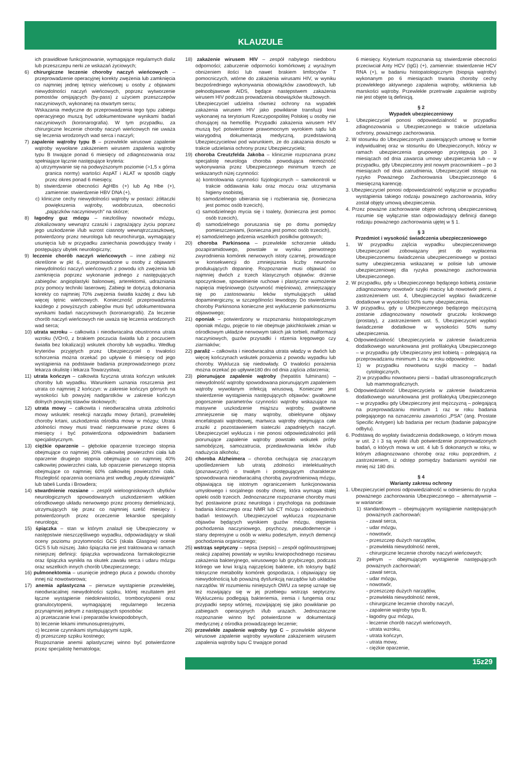KLAUZULE
ich prawidłowe funkcjonowanie, wymagające regularnych dializ lub przeszczepu nerki ze wskazań życiowych;
6) chirurgiczne leczenie choroby naczyń wieńcowych – przeprowadzenie operacyjnej korekty zwężenia lub zamknięcia co najmniej jednej tętnicy wieńcowej u osoby z objawami niewydolności naczyń wieńcowych, poprzez wytworzenie pomostów omijających (by-pass) z użyciem przeszczepów naczyniowych, wykonanej na otwartym sercu;
Wskazania medyczne do przeprowadzenia tego typu zabiegu operacyjnego muszą być udokumentowane wynikami badań naczyniowych (koronarografia). W tym przypadku, za chirurgiczne leczenie choroby naczyń wieńcowych nie uważa się leczenia wrodzonych wad serca i naczyń;
7) zapalenie wątroby typu B – przewlekle wirusowe zapalenie wątroby wywołane zakażeniem wirusem zapalenia wątroby typu B trwające ponad 6 miesięcy od zdiagnozowania oraz spełniające łącznie następujące kryteria:
a) utrzymywanie się na podwyższonym poziomie (>1,5 x górna granica normy) wartości AspAT i ALAT w sposób ciągły przez okres ponad 6 miesięcy,
b) stwierdzenie obecności AgHBs (+) lub Ag Hbe (+), zamiennie: stwierdzenie HBV DNA (+),
c) kliniczne cechy niewydolności wątroby w postaci: żółtaczki powiększenia wątroby, wodobrzusza, obecności „pajączków naczyniowych" na skórze;
8) łagodny guz mózgu – niezłośliwy nowotwór mózgu, zlokalizowany wewnątrz czaszki i zagrażający życiu poprzez jego uszkodzenie i/lub wzrost ciasnoty wewnątrzczaszkowej, potwierdzony przez neurologa lub neurochirurga, wymagający usunięcia lub w przypadku zaniechania powodujący trwały i postępujący ubytek neurologiczny;
9) leczenie chorób naczyń wieńcowych – inne zabiegi niż określone w pkt 6., przeprowadzone u osoby z objawami niewydolności naczyń wieńcowych z powodu ich zwężenia lub zamknięcia poprzez wykonanie jednego z następujących zabiegów: angioplastyki balonowej, arterektomii, udrażniania przy pomocy techniki laserowej. Zabiegi te dotyczą dokonania korekty co najmniej 70% zwężenia światła każdej z dwu lub więcej tętnic wieńcowych. Konieczność przeprowadzenia każdego z powyższych zabiegów musi być udokumentowana wynikami badań naczyniowych (koronarografii). Za leczenie chorób naczyń wieńcowych nie uważa się leczenia wrodzonych wad serca;
10) utrata wzroku – całkowita i nieodwracalna obustronna utrata wzroku (VO=0, z brakiem poczucia światła lub z poczuciem światła bez lokalizacji) wskutek choroby lub wypadku. Według kryteriów przyjętych przez Ubezpieczyciel o trwałości schorzenia można orzekać po upływie 6 miesięcy od jego wystąpienia na podstawie badania przeprowadzonego przez lekarza okulistę i lekarza Towarzystwa;
11) utrata kończyn – całkowita fizyczna utrata kończyn wskutek choroby lub wypadku. Warunkiem uznania roszczenia jest utrata co najmniej 2 kończyn: w zakresie kończyn górnych na wysokości lub powyżej nadgarstków w zakresie kończyn dolnych powyżej stawów skokowych;
12) utrata mowy – całkowita i nieodwracalna utrata zdolności mowy wskutek: resekcji narządu mowy (krtani), przewlekłej choroby krtani, uszkodzenia ośrodka mowy w mózgu; Utrata zdolności mowy musi trwać nieprzerwanie przez okres 6 miesięcy i być potwierdzona odpowiednim badaniem specjalistycznym.
13) ciężkie oparzenie – głębokie oparzenie trzeciego stopnia obejmujące co najmniej 20% całkowitej powierzchni ciała lub oparzenie drugiego stopnia obejmujące co najmniej 40% całkowitej powierzchni ciała, lub oparzenie pierwszego stopnia obejmujące co najmniej 60% całkowitej powierzchni ciała. Rozległość oparzenia oceniana jest według „reguły dziewiątek" lub tabeli Lunda i Browdera;
14) stwardnienie rozsiane – zespół wieloogniskowych ubytków neurologicznych spowodowanych uszkodzeniem włókien ośrodkowego układu nerwowego przez procesy demielinizacji, utrzymujących się przez co najmniej sześć miesięcy i potwierdzonych przez orzeczenie lekarskie specjalisty neurologa;
15) śpiączka – stan w którym znalazł się Ubezpieczony w następstwie nieszczęśliwego wypadku, odpowiadający w skali oceny poziomu przytomności GCS (skala Glasgow) ocenie GCS 5 lub niższej. Jako śpiączka nie jest traktowana w ramach niniejszej definicji: śpiączka wprowadzona farmakologicznie oraz śpiączka wynikła na skutek zawału serca i udaru mózgu oraz wszelkich innych chorób Ubezpieczonego;
16) pulmonektomia – usunięcie jednego płuca z powodu choroby innej niż nowotworowa;
17) anemia aplastyczna – pierwsze wystąpienie przewlekłej, nieodwracalnej niewydolności szpiku, której rezultatem jest łączne wystąpienie niedokrwistości, trombocytopenii oraz granulocytopenii, wymagającej regularnego leczenia przynajmniej jednym z następujących sposobów:
a) przetaczanie krwi i preparatów krwiopodobnych,
b) leczenie lekami immunosupresyjnymi,
c) leczenie czynnikami stymulującymi szpik,
d) przeszczep szpiku kostnego;
Rozpoznanie anemii aplastycznej winno być potwierdzone przez specjalistę hematologa;
18) zakażenie wirusem HIV – zespół nabytego niedoboru odporności; zaburzenie odporności komórkowej z wyraźnym obniżeniem ilości lub nawet brakiem limfocytów T pomocniczych, wtórne do zakażenia wirusami HIV, w wyniku bezpośredniego wykonywania obowiązków zawodowych, lub pełnoobjawowe AIDS, będące następstwem zakażenia wirusem HIV podczas prowadzenia obowiązków służbowych.
Ubezpieczyciel udzielna również ochrony na wypadek zakażenia wirusem HIV jako powikłanie transfuzji krwi wykonanej na terytorium Rzeczypospolitej Polskiej u osoby nie chorującej na hemofilię. Przypadki zakażenia wirusem HIV muszą być potwierdzone prawomocnym wyrokiem sądu lub wiarygodną dokumentacją medyczną, przedstawioną Ubezpieczycielowi pod warunkiem, że do zakażania doszło w trakcie udzielania ochrony przez Ubezpieczyciela;
19) choroba Creutzfelda Jakoba – klinicznie rozpoznana przez specjalistę neurologa choroba powodująca niemożność wykonywania przez Ubezpieczonego minimum trzech ze wskazanych niżej czynności:
a) kontrolowania czynności fizjologicznych – samokontroli w trakcie oddawania kału oraz moczu oraz utrzymania higieny osobistej,
b) samodzielnego ubierania się i rozbierania się, (konieczna jest pomoc osób trzecich),
c) samodzielnego mycia się i toalety, (konieczna jest pomoc osób trzecich),
d) samodzielnego poruszania się po domu pomiędzy pomieszczeniami, (konieczna jest pomoc osób trzecich),
e) samodzielnego jedzenia wszelkich posiłków gotowych;
20) choroba Parkinsona – przewlekłe schorzenie układu pozapiramidowego, powstałe w wyniku pierwotnego zwyrodnienia komórek nerwowych istoty czarnej, prowadzące w konsekwencji do zmniejszenia liczby neuronów produkujących dopaninę. Rozpoznanie musi objawiać co najmniej dwóch z trzech klasycznych objawów: drżenie spoczynkowe, spowolnienie ruchowe i plastyczne wzmożenie napięcia mięśniowego (sztywność mięśniowa), zmniejszający się po zastosowaniu leków stymulujących układ dopaminergiczny, w szczególności lewodopy. Do stwierdzenia choroby Parkinsona konieczne jest wykluczenie parkinsonizmu objawowego;
21) oponiak – potwierdzony w rozpoznaniu histopatologicznym oponiak mózgu, pojęcie to nie obejmuje jakichkolwiek zmian w ośrodkowym układzie nerwowym takich jak torbieli, malformacji naczyniowych, guzów przysadki i rdzenia kręgowego czy ziarniaków;
22) paraliż – całkowita i nieodwracalna utrata władzy w dwóch lub więcej kończynach wskutek porażenia z powodu wypadku lub choroby. Wyklucza się niedowłady. O trwałości porażenia można orzekać po upływie180 dni od dnia zajścia zdarzenia;
23) piorunujące zapalenie wątroby (hepatitis fulminans) – niewydolność wątroby spowodowana piorunującym zapaleniem wątroby wywołanym infekcją wirusową. Konieczne jest stwierdzenie wystąpienia następujących objawów: gwałtowne pogorszenie parametrów czynności wątroby wskazujące na masywne uszkodzenie miąższu wątroby, gwałtowne zmniejszenie się masy wątroby, obiektywne objawy encefalopatii wątrobowej, martwica wątroby obejmująca całe zraziki z pozostawieniem siateczki zapadniętych naczyń. Ubezpieczyciel wyklucza i nie ponosi odpowiedzialności jeśli piorunujące zapalenie wątroby powstało wskutek próby samobójczej, samozatrucia, przedawkowania leków i/lub nadużycia alkoholu;
24) choroba Alzheimera – choroba cechująca się znaczącym upośledzeniem lub utratą zdolności intelektualnych (poznawczych) o trwałym i postępującym charakterze spowodowana nieodwracalną chorobą zwyrodnieniową mózgu, objawiająca się istotnym ograniczeniem funkcjonowania umysłowego i socjalnego osoby chorej, która wymaga stałej opieki osób trzecich. Jednoznaczne rozpoznanie choroby musi być postawione przez neurologa i psychologa na podstawie badania klinicznego oraz NMR lub CT mózgu i odpowiednich badań testowych. Ubezpieczyciel wyklucza rozpoznanie objawów będących wynikiem guzów mózgu, otępienia pochodzenia naczyniowego, psychozy, pseudodemencje i stany depresyjne u osób w wieku podeszłym, innych demencji pochodzenia organicznego;
25) wstrząs septyczny – sepsa (sepsis) – zespół ogólnoustrojowej reakcji zapalnej powstały w wyniku krwiopochodnego rozsiewu zakażenia bakteryjnego, wirusowego lub grzybiczego, podczas którego we krwi krążą najczęściej bakterie, ich toksyny bądź toksyczne metabolity komórek gospodarza, i objawiający się niewydolnością lub poważną dysfunkcją narządów lub układów narządów. W rozumieniu niniejszych OWU za sepsę uznaje się też rozwijający się w jej przebiegu wstrząs septyczny. Wykluczeniu podlegają bakteriemia, iremia i fungemia oraz przypadki sepsy wtórnej, rozwijającej się jako powikłanie po zabiegach operacyjnych i/lub urazach. Jednoznaczne rozpoznanie winno być potwierdzone w dokumentacji medycznej z ośrodka prowadzącego leczenie;
26) przewlekłe zapalenie wątroby typ C – przewlekłe aktywne wirusowe zapalenie wątroby wywołane zakażeniem wirusem zapalenia wątroby tupu C trwające ponad
6 miesięcy. Kryterium rozpoznania są: stwierdzenie obecności przeciwciał Anty HCV (IgG) (+), zamiennie: stwierdzenie HCV RNA (+), w badaniu histopatologicznym (biopsja wątroby) wykonanym po 6 miesiącach trwania choroby cechy przewlekłego aktywnego zapalenia wątroby, włóknienia lub marskości wątroby. Przewlekłe przetrwałe zapalenie wątroby nie jest objęte tą definicją.
§ 2
Wypadek ubezpieczeniowy
1. Ubezpieczyciel ponosi odpowiedzialność w przypadku zdiagnozowania u Ubezpieczonego w trakcie udzielania ochrony, poważnego zachorowania.
2. W stosunku do Ubezpieczonych zawierających umowę w formie indywidualnej oraz w stosunku do Ubezpieczonych, którzy w ramach ubezpieczenia grupowego przystępują po 3 miesiącach od dnia zawarcia umowy ubezpieczenia lub – w przypadku, gdy Ubezpieczony jest nowym pracownikiem – po 3 miesiącach od dnia zatrudnienia, Ubezpieczyciel stosuje na ryzyko Poważnego Zachorowania Ubezpieczonego 6 miesięczną karencję.
3. Ubezpieczyciel ponosi odpowiedzialność wyłącznie w przypadku wystąpienia takiego rodzaju poważnego zachorowania, który został objęty umową ubezpieczenia.
4. Przez poważne zachorowanie objęte ochroną ubezpieczeniową rozumie się wyłącznie stan odpowiadający definicji danego rodzaju poważnego zachorowania ujętej w § 1.
§ 3
Przedmiot i wysokość świadczenia ubezpieczeniowego
1. W przypadku zajścia wypadku ubezpieczeniowego Ubezpieczyciel zobowiązany jest do wypłacenia Ubezpieczonemu świadczenia ubezpieczeniowego w postaci sumy ubezpieczenia wskazanej w polisie lub umowie ubezpieczeniowej dla ryzyka poważnego zachorowania Ubezpieczonego.
2. W przypadku, gdy u Ubezpieczonego będącego kobietą zostanie zdiagnozowany nowotwór szyjki macicy lub nowotwór piersi, z zastrzeżeniem ust. 4, Ubezpieczyciel wypłaci świadczenie dodatkowe w wysokości 50% sumy ubezpieczenia.
3. W przypadku, gdy u Ubezpieczonego będącego mężczyzną zostanie zdiagnozowany nowotwór gruczołu krokowego (prostaty), z zastrzeżeniem ust. 5, Ubezpieczyciel wypłaci świadczenie dodatkowe w wysokości 50% sumy ubezpieczenia.
4. Odpowiedzialność Ubezpieczyciela w zakresie świadczenia dodatkowego warunkowana jest profilaktyką Ubezpieczonego – w przypadku gdy Ubezpieczony jest kobietą – polegającą na przeprowadzaniu minimum 1 raz w roku odpowiednio:
1) w przypadku nowotworu szyjki macicy – badań cytologicznych,
2) w przypadku nowotworu piersi – badań ultrasonograficznych lub mammograficznych.
5. Odpowiedzialność Ubezpieczyciela w zakresie świadczenia dodatkowego warunkowana jest profilaktyką Ubezpieczonego – w przypadku gdy Ubezpieczony jest mężczyzną – polegającą na przeprowadzaniu minimum 1 raz w roku badania polegającego na oznaczeniu zawartości „PSA" (ang. Prostate Specific Antygen) lub badania per rectum (badanie palpacyjne odbytu).
6. Podstawą do wypłaty świadczenia dodatkowego, o którym mowa w ust. 2 i 3 są wyniki i/lub potwierdzenie przeprowadzonych badań, o których mowa w ust. 4 lub 5 dokonanych w roku, w którym zdiagnozowano chorobę oraz roku poprzednim, z zastrzeżeniem, iż odstęp pomiędzy badaniami wyniósł nie mniej niż 180 dni.
§ 4
Warianty zakresu ochrony
1. Ubezpieczyciel ponosi odpowiedzialność w odniesieniu do ryzyka poważnego zachorowania Ubezpieczonego – alternatywnie – w wariancie:
1) standardowym – obejmującym wystąpienie następujących poważnych zachorowań:
- zawał serca,
- udar mózgu,
- nowotwór,
- przeszczep dużych narządów,
- przewlekła niewydolność nerek,
- chirurgiczne leczenie choroby naczyń wieńcowych;
2) pełnym – obejmującym wystąpienie następujących poważnych zachorowań:
- zawał serca,
- udar mózgu,
- nowotwór,
- przeszczep dużych narządów,
- przewlekła niewydolność nerek,
- chirurgiczne leczenie choroby naczyń,
- zapalenie wątroby typu B,
- łagodny guz mózgu,
- leczenie chorób naczyń wieńcowych,
- utrata wzroku,
- utrata kończyn,
- utrata mowy,
- ciężkie oparzenie,
15z29